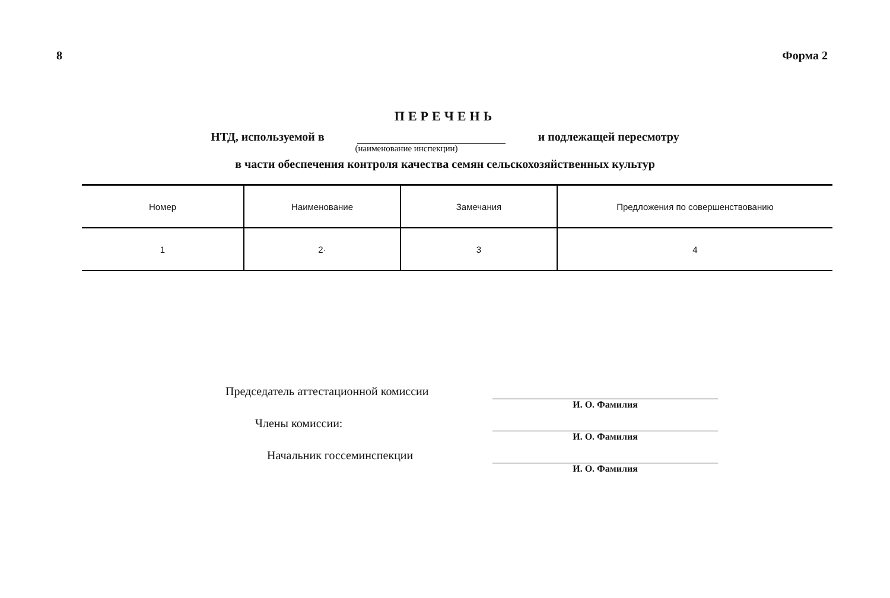8 Форма 2
ПЕРЕЧЕНЬ
НТД, используемой в и подлежащей пересмотру
(наименование инспекции)
в части обеспечения контроля качества семян сельскохозяйственных культур
| Номер | Наименование | Замечания | Предложения по совершенствованию |
| --- | --- | --- | --- |
| 1 | 2· | 3 | 4 |
Председатель аттестационной комиссии
И. О. Фамилия
Члены комиссии:
И. О. Фамилия
Начальник госсеминспекции
И. О. Фамилия